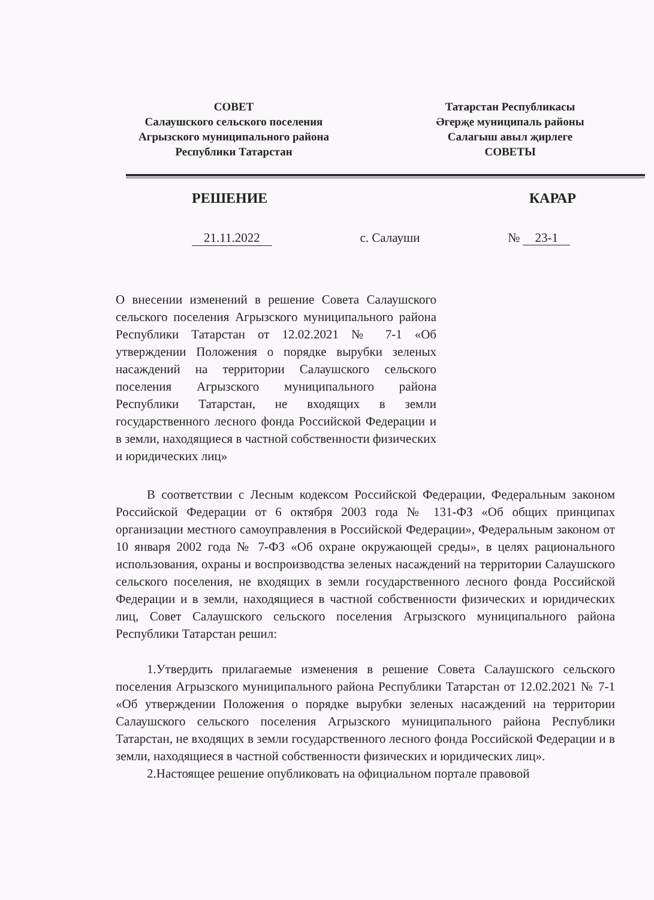СОВЕТ
Салаушского сельского поселения
Агрызского муниципального района
Республики Татарстан
Татарстан Республикасы
Әгерҗе муниципаль районы
Салагыш авыл җирлеге
СОВЕТЫ
РЕШЕНИЕ КАРАР
21.11.2022 с. Салауши № 23-1
О внесении изменений в решение Совета Салаушского сельского поселения Агрызского муниципального района Республики Татарстан от 12.02.2021 № 7-1 «Об утверждении Положения о порядке вырубки зеленых насаждений на территории Салаушского сельского поселения Агрызского муниципального района Республики Татарстан, не входящих в земли государственного лесного фонда Российской Федерации и в земли, находящиеся в частной собственности физических и юридических лиц»
В соответствии с Лесным кодексом Российской Федерации, Федеральным законом Российской Федерации от 6 октября 2003 года № 131-ФЗ «Об общих принципах организации местного самоуправления в Российской Федерации», Федеральным законом от 10 января 2002 года № 7-ФЗ «Об охране окружающей среды», в целях рационального использования, охраны и воспроизводства зеленых насаждений на территории Салаушского сельского поселения, не входящих в земли государственного лесного фонда Российской Федерации и в земли, находящиеся в частной собственности физических и юридических лиц, Совет Салаушского сельского поселения Агрызского муниципального района Республики Татарстан решил:
1.Утвердить прилагаемые изменения в решение Совета Салаушского сельского поселения Агрызского муниципального района Республики Татарстан от 12.02.2021 № 7-1 «Об утверждении Положения о порядке вырубки зеленых насаждений на территории Салаушского сельского поселения Агрызского муниципального района Республики Татарстан, не входящих в земли государственного лесного фонда Российской Федерации и в земли, находящиеся в частной собственности физических и юридических лиц».
2.Настоящее решение опубликовать на официальном портале правовой